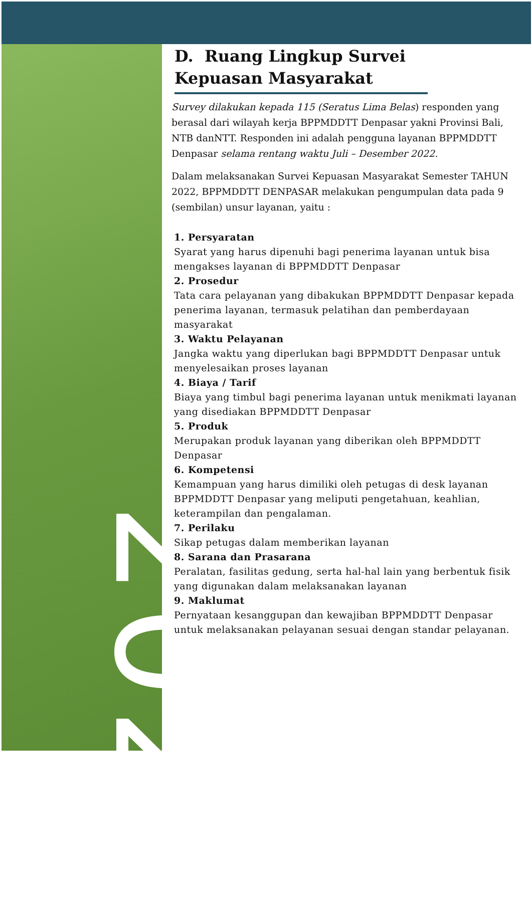2022
D. Ruang Lingkup Survei Kepuasan Masyarakat
Survey dilakukan kepada 115 (Seratus Lima Belas) responden yang berasal dari wilayah kerja BPPMDDTT Denpasar yakni Provinsi Bali, NTB danNTT. Responden ini adalah pengguna layanan BPPMDDTT Denpasar selama rentang waktu Juli – Desember 2022.
Dalam melaksanakan Survei Kepuasan Masyarakat Semester TAHUN 2022, BPPMDDTT DENPASAR melakukan pengumpulan data pada 9 (sembilan) unsur layanan, yaitu :
1. Persyaratan
Syarat yang harus dipenuhi bagi penerima layanan untuk bisa mengakses layanan di BPPMDDTT Denpasar
2. Prosedur
Tata cara pelayanan yang dibakukan BPPMDDTT Denpasar kepada penerima layanan, termasuk pelatihan dan pemberdayaan masyarakat
3. Waktu Pelayanan
Jangka waktu yang diperlukan bagi BPPMDDTT Denpasar untuk menyelesaikan proses layanan
4. Biaya / Tarif
Biaya yang timbul bagi penerima layanan untuk menikmati layanan yang disediakan BPPMDDTT Denpasar
5. Produk
Merupakan produk layanan yang diberikan oleh BPPMDDTT Denpasar
6. Kompetensi
Kemampuan yang harus dimiliki oleh petugas di desk layanan BPPMDDTT Denpasar yang meliputi pengetahuan, keahlian, keterampilan dan pengalaman.
7. Perilaku
Sikap petugas dalam memberikan layanan
8. Sarana dan Prasarana
Peralatan, fasilitas gedung, serta hal-hal lain yang berbentuk fisik yang digunakan dalam melaksanakan layanan
9. Maklumat
Pernyataan kesanggupan dan kewajiban BPPMDDTT Denpasar untuk melaksanakan pelayanan sesuai dengan standar pelayanan.